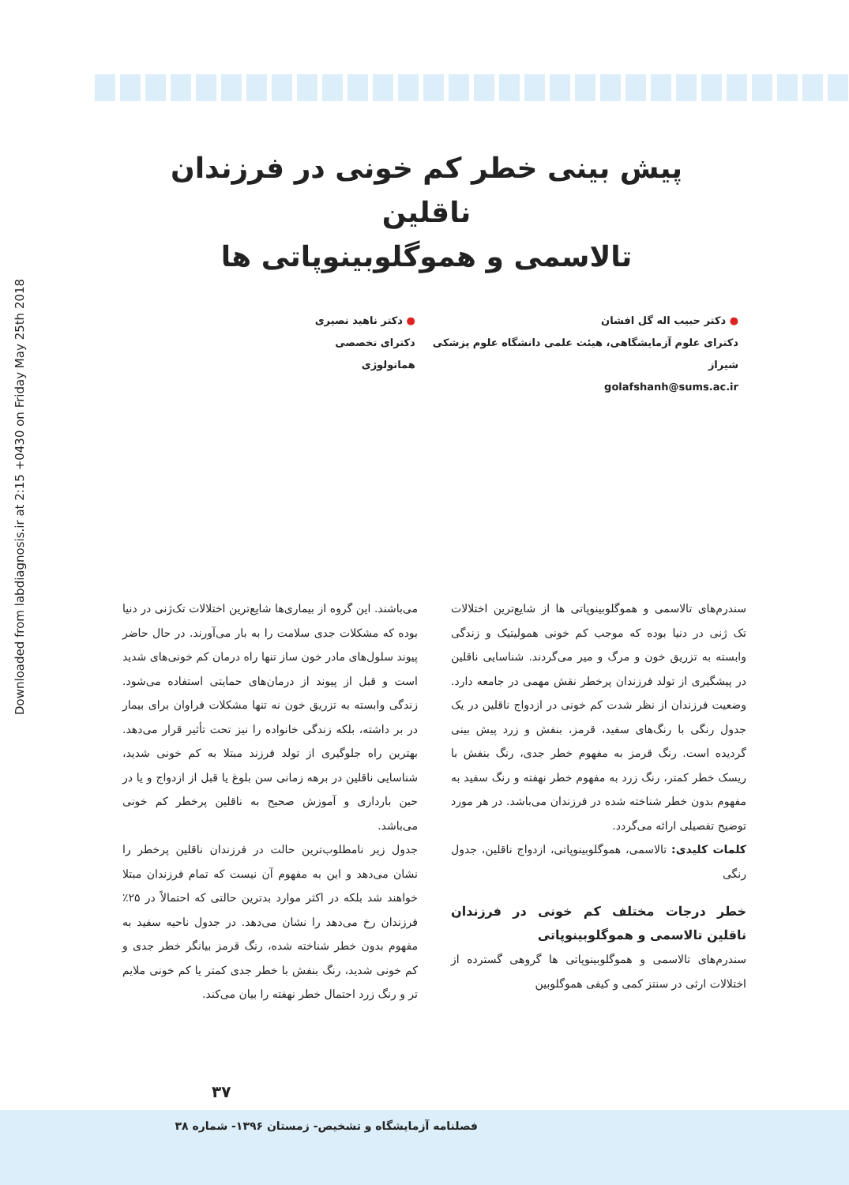Downloaded from labdiagnosis.ir at 2:15 +0430 on Friday May 25th 2018
پیش بینی خطر کم خونی در فرزندان ناقلین
تالاسمی و هموگلوبینوپاتی ها
● دکتر حبیب اله گل افشان
دکترای علوم آزمایشگاهی، هیئت علمی دانشگاه علوم پزشکی شیراز
golafshanh@sums.ac.ir
● دکتر ناهید نصیری
دکترای تخصصی هماتولوژی
سندرم‌های تالاسمی و هموگلوبینوپاتی ها از شایع‌ترین اختلالات تک ژنی در دنیا بوده که موجب کم خونی همولیتیک و زندگی وابسته به تزریق خون و مرگ و میر می‌گردند. شناسایی ناقلین در پیشگیری از تولد فرزندان پرخطر نقش مهمی در جامعه دارد. وضعیت فرزندان از نظر شدت کم خونی در ازدواج ناقلین در یک جدول رنگی با رنگ‌های سفید، قرمز، بنفش و زرد پیش بینی گردیده است. رنگ قرمز به مفهوم خطر جدی، رنگ بنفش با ریسک خطر کمتر، رنگ زرد به مفهوم خطر نهفته و رنگ سفید به مفهوم بدون خطر شناخته شده در فرزندان می‌باشد. در هر مورد توضیح تفصیلی ارائه می‌گردد.
کلمات کلیدی: تالاسمی، هموگلوبینوپاتی، ازدواج ناقلین، جدول رنگی
خطر درجات مختلف کم خونی در فرزندان ناقلین تالاسمی و هموگلوبینوپاتی
سندرم‌های تالاسمی و هموگلوبینوپاتی ها گروهی گسترده از اختلالات ارثی در سنتز کمی و کیفی هموگلوبین
می‌باشند. این گروه از بیماری‌ها شایع‌ترین اختلالات تک‌ژنی در دنیا بوده که مشکلات جدی سلامت را به بار می‌آورند. در حال حاضر پیوند سلول‌های مادر خون ساز تنها راه درمان کم خونی‌های شدید است و قبل از پیوند از درمان‌های حمایتی استفاده می‌شود. زندگی وابسته به تزریق خون نه تنها مشکلات فراوان برای بیمار در بر داشته، بلکه زندگی خانواده را نیز تحت تأثیر قرار می‌دهد. بهترین راه جلوگیری از تولد فرزند مبتلا به کم خونی شدید، شناسایی ناقلین در برهه زمانی سن بلوغ یا قبل از ازدواج و یا در حین بارداری و آموزش صحیح به ناقلین پرخطر کم خونی می‌باشد.
جدول زیر نامطلوب‌ترین حالت در فرزندان ناقلین پرخطر را نشان می‌دهد و این به مفهوم آن نیست که تمام فرزندان مبتلا خواهند شد بلکه در اکثر موارد بدترین حالتی که احتمالاً در ۲۵٪ فرزندان رخ می‌دهد را نشان می‌دهد. در جدول ناحیه سفید به مفهوم بدون خطر شناخته شده، رنگ قرمز بیانگر خطر جدی و کم خونی شدید، رنگ بنفش با خطر جدی کمتر یا کم خونی ملایم تر و رنگ زرد احتمال خطر نهفته را بیان می‌کند.
۳۷
فصلنامه آزمایشگاه و تشخیص- زمستان ۱۳۹۶- شماره ۳۸